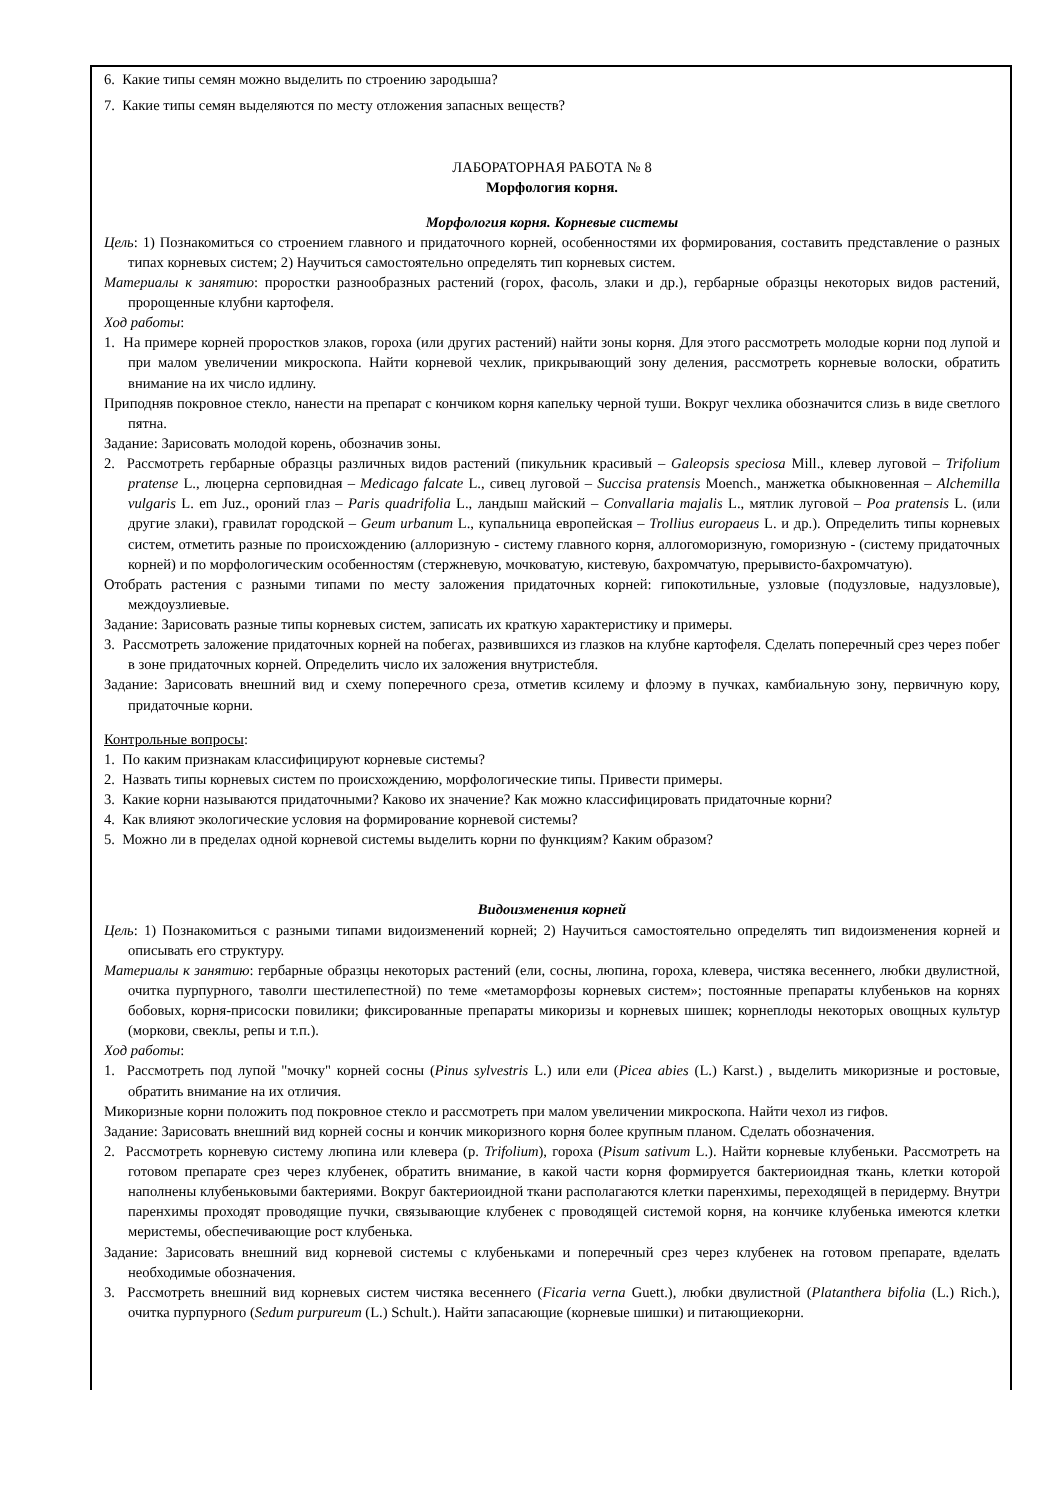6. Какие типы семян можно выделить по строению зародыша?
7. Какие типы семян выделяются по месту отложения запасных веществ?
ЛАБОРАТОРНАЯ РАБОТА № 8
Морфология корня.
Морфология корня. Корневые системы
Цель: 1) Познакомиться со строением главного и придаточного корней, особенностями их формирования, составить представление о разных типах корневых систем; 2) Научиться самостоятельно определять тип корневых систем.
Материалы к занятию: проростки разнообразных растений (горох, фасоль, злаки и др.), гербарные образцы некоторых видов растений, пророщенные клубни картофеля.
Ход работы:
1. На примере корней проростков злаков, гороха (или других растений) найти зоны корня. Для этого рассмотреть молодые корни под лупой и при малом увеличении микроскопа. Найти корневой чехлик, прикрывающий зону деления, рассмотреть корневые волоски, обратить внимание на их число идлину.
Приподняв покровное стекло, нанести на препарат с кончиком корня капельку черной туши. Вокруг чехлика обозначится слизь в виде светлого пятна.
Задание: Зарисовать молодой корень, обозначив зоны.
2. Рассмотреть гербарные образцы различных видов растений (пикульник красивый – Galeopsis speciosa Mill., клевер луговой – Trifolium pratense L., люцерна серповидная – Medicago falcate L., сивец луговой – Succisa pratensis Moench., манжетка обыкновенная – Alchemilla vulgaris L. em Juz., ороний глаз – Paris quadrifolia L., ландыш майский – Convallaria majalis L., мятлик луговой – Poa pratensis L. (или другие злаки), гравилат городской – Geum urbanum L., купальница европейская – Trollius europaeus L. и др.). Определить типы корневых систем, отметить разные по происхождению (аллоризную - систему главного корня, аллогоморизную, гоморизную - (систему придаточных корней) и по морфологическим особенностям (стержневую, мочковатую, кистевую, бахромчатую, прерывисто-бахромчатую).
Отобрать растения с разными типами по месту заложения придаточных корней: гипокотильные, узловые (подузловые, надузловые), междоузлиевые.
Задание: Зарисовать разные типы корневых систем, записать их краткую характеристику и примеры.
3. Рассмотреть заложение придаточных корней на побегах, развившихся из глазков на клубне картофеля. Сделать поперечный срез через побег в зоне придаточных корней. Определить число их заложения внутристебля.
Задание: Зарисовать внешний вид и схему поперечного среза, отметив ксилему и флоэму в пучках, камбиальную зону, первичную кору, придаточные корни.
Контрольные вопросы:
1. По каким признакам классифицируют корневые системы?
2. Назвать типы корневых систем по происхождению, морфологические типы. Привести примеры.
3. Какие корни называются придаточными? Каково их значение? Как можно классифицировать придаточные корни?
4. Как влияют экологические условия на формирование корневой системы?
5. Можно ли в пределах одной корневой системы выделить корни по функциям? Каким образом?
Видоизменения корней
Цель: 1) Познакомиться с разными типами видоизменений корней; 2) Научиться самостоятельно определять тип видоизменения корней и описывать его структуру.
Материалы к занятию: гербарные образцы некоторых растений (ели, сосны, люпина, гороха, клевера, чистяка весеннего, любки двулистной, очитка пурпурного, таволги шестилепестной) по теме «метаморфозы корневых систем»; постоянные препараты клубеньков на корнях бобовых, корня-присоски повилики; фиксированные препараты микоризы и корневых шишек; корнеплоды некоторых овощных культур (моркови, свеклы, репы и т.п.).
Ход работы:
1. Рассмотреть под лупой "мочку" корней сосны (Pinus sylvestris L.) или ели (Picea abies (L.) Karst.) , выделить микоризные и ростовые, обратить внимание на их отличия.
Микоризные корни положить под покровное стекло и рассмотреть при малом увеличении микроскопа. Найти чехол из гифов.
Задание: Зарисовать внешний вид корней сосны и кончик микоризного корня более крупным планом. Сделать обозначения.
2. Рассмотреть корневую систему люпина или клевера (р. Trifolium), гороха (Pisum sativum L.). Найти корневые клубеньки. Рассмотреть на готовом препарате срез через клубенек, обратить внимание, в какой части корня формируется бактериоидная ткань, клетки которой наполнены клубеньковыми бактериями. Вокруг бактериоидной ткани располагаются клетки паренхимы, переходящей в перидерму. Внутри паренхимы проходят проводящие пучки, связывающие клубенек с проводящей системой корня, на кончике клубенька имеются клетки меристемы, обеспечивающие рост клубенька.
Задание: Зарисовать внешний вид корневой системы с клубеньками и поперечный срез через клубенек на готовом препарате, вделать необходимые обозначения.
3. Рассмотреть внешний вид корневых систем чистяка весеннего (Ficaria verna Guett.), любки двулистной (Platanthera bifolia (L.) Rich.), очитка пурпурного (Sedum purpureum (L.) Schult.). Найти запасающие (корневые шишки) и питающиекорни.